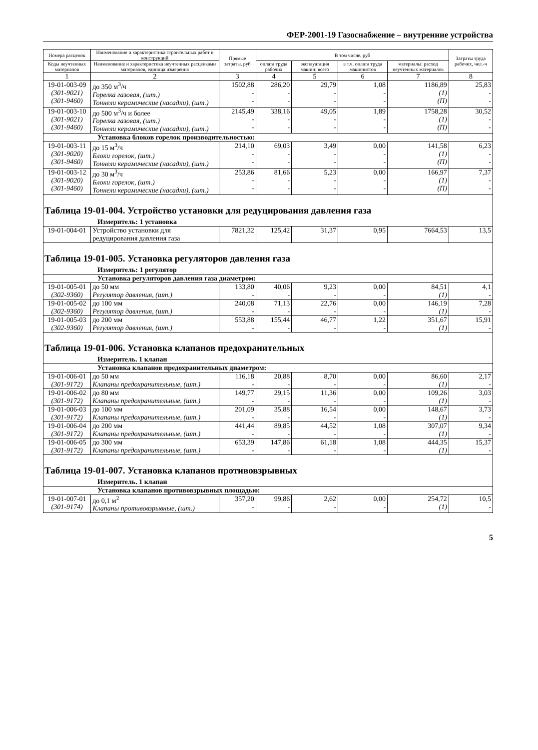ФЕР-2001-19 Газоснабжение – внутренние устройства
| Номера расценок | Наименование и характеристика строительных работ и конструкций | Прямые затраты, руб | В том числе, руб | | | | Затраты труда рабочих, чел.-ч |
| --- | --- | --- | --- | --- | --- | --- | --- |
| Коды неучтенных материалов | Наименование и характеристика неучтенных расценками материалов, единица измерения | | оплата труда рабочих | эксплуатация машин: всего | в т.ч. оплата труда машинистов | материалы: расход неучтенных материалов | |
| 1 | 2 | 3 | 4 | 5 | 6 | 7 | 8 |
| 19-01-003-09 (301-9021) (301-9460) | до 350 м<sup>3</sup>/ч Горелка газовая, (шт.) Тоннели керамические (насадки), (шт.) | 1502,88 - - | 286,20 - - | 29,79 - - | 1,08 - - | 1186,89 (1) (П) | 25,83 - - |
| 19-01-003-10 (301-9021) (301-9460) | до 500 м<sup>3</sup>/ч и более Горелка газовая, (шт.) Тоннели керамические (насадки), (шт.) | 2145,49 - - | 338,16 - - | 49,05 - - | 1,89 - - | 1758,28 (1) (П) | 30,52 - - |
| Установка блоков горелок производительностью: | | | | | | | |
| 19-01-003-11 (301-9020) (301-9460) | до 15 м<sup>3</sup>/ч Блоки горелок, (шт.) Тоннели керамические (насадки), (шт.) | 214,10 - - | 69,03 - - | 3,49 - - | 0,00 - - | 141,58 (1) (П) | 6,23 - - |
| 19-01-003-12 (301-9020) (301-9460) | до 30 м<sup>3</sup>/ч Блоки горелок, (шт.) Тоннели керамические (насадки), (шт.) | 253,86 - - | 81,66 - - | 5,23 - - | 0,00 - - | 166,97 (1) (П) | 7,37 - - |
| Таблица 19-01-004. Устройство установки для редуцирования давления газа | | | | | | | |
| Измеритель: 1 установка | | | | | | | |
| 19-01-004-01 | Устройство установки для редуцирования давления газа | 7821,32 | 125,42 | 31,37 | 0,95 | 7664,53 | 13,5 |
| Таблица 19-01-005. Установка регуляторов давления газа | | | | | | | |
| Измеритель: 1 регулятор | | | | | | | |
| Установка регуляторов давления газа диаметром: | | | | | | | |
| 19-01-005-01 (302-9360) | до 50 мм Регулятор давления, (шт.) | 133,80 - | 40,06 - | 9,23 - | 0,00 - | 84,51 (1) | 4,1 - |
| 19-01-005-02 (302-9360) | до 100 мм Регулятор давления, (шт.) | 240,08 - | 71,13 - | 22,76 - | 0,00 - | 146,19 (1) | 7,28 - |
| 19-01-005-03 (302-9360) | до 200 мм Регулятор давления, (шт.) | 553,88 - | 155,44 - | 46,77 - | 1,22 - | 351,67 (1) | 15,91 - |
| Таблица 19-01-006. Установка клапанов предохранительных | | | | | | | |
| Измеритель. 1 клапан | | | | | | | |
| Установка клапанов предохранительных диаметром: | | | | | | | |
| 19-01-006-01 (301-9172) | до 50 мм Клапаны предохранительные, (шт.) | 116,18 - | 20,88 - | 8,70 - | 0,00 - | 86,60 (1) | 2,17 - |
| 19-01-006-02 (301-9172) | до 80 мм Клапаны предохранительные, (шт.) | 149,77 - | 29,15 - | 11,36 - | 0,00 - | 109,26 (1) | 3,03 - |
| 19-01-006-03 (301-9172) | до 100 мм Клапаны предохранительные, (шт.) | 201,09 - | 35,88 - | 16,54 - | 0,00 - | 148,67 (1) | 3,73 - |
| 19-01-006-04 (301-9172) | до 200 мм Клапаны предохранительные, (шт.) | 441,44 - | 89,85 - | 44,52 - | 1,08 - | 307,07 (1) | 9,34 - |
| 19-01-006-05 (301-9172) | до 300 мм Клапаны предохранительные, (шт.) | 653,39 - | 147,86 - | 61,18 - | 1,08 - | 444,35 (1) | 15,37 - |
| Таблица 19-01-007. Установка клапанов противовзрывных | | | | | | | |
| Измеритель. 1 клапан | | | | | | | |
| Установка клапанов противовзрывных площадью: | | | | | | | |
| 19-01-007-01 (301-9174) | до 0,1 м<sup>2</sup> Клапаны противовзрывные, (шт.) | 357,20 - | 99,86 - | 2,62 - | 0,00 - | 254,72 (1) | 10,5 - |
5